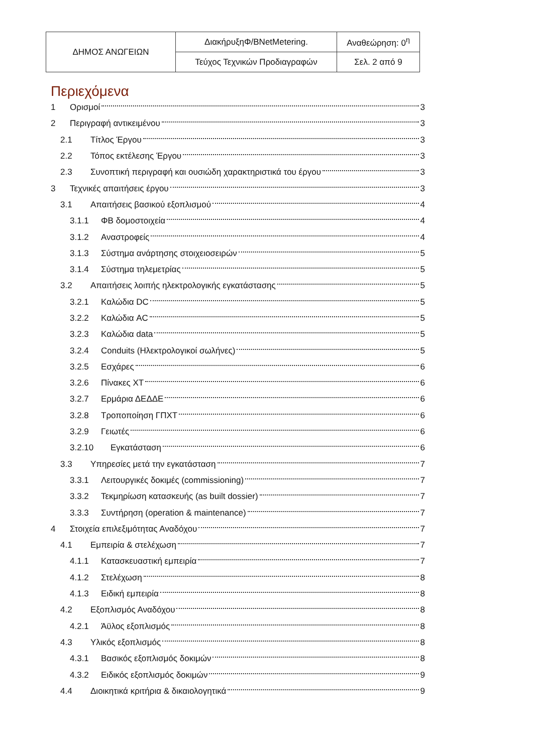| ΔΗΜΟΣ ΑΝΩΓΕΙΩΝ | ΔιακήρυξηΦ/BNetMetering. | Αναθεώρηση: 0<sup>η</sup> |
| | Τεύχος Τεχνικών Προδιαγραφών | Σελ. 2 από 9 |
Περιεχόμενα
1 Ορισμοί 3
2 Περιγραφή αντικειμένου 3
2.1 Τίτλος Έργου 3
2.2 Τόπος εκτέλεσης Έργου 3
2.3 Συνοπτική περιγραφή και ουσιώδη χαρακτηριστικά του έργου 3
3 Τεχνικές απαιτήσεις έργου 3
3.1 Απαιτήσεις βασικού εξοπλισμού 4
3.1.1 ΦΒ δομοστοιχεία 4
3.1.2 Αναστροφείς 4
3.1.3 Σύστημα ανάρτησης στοιχειοσειρών 5
3.1.4 Σύστημα τηλεμετρίας 5
3.2 Απαιτήσεις λοιπής ηλεκτρολογικής εγκατάστασης 5
3.2.1 Καλώδια DC 5
3.2.2 Καλώδια AC 5
3.2.3 Καλώδια data 5
3.2.4 Conduits (Ηλεκτρολογικοί σωλήνες) 5
3.2.5 Εσχάρες 6
3.2.6 Πίνακες ΧΤ 6
3.2.7 Ερμάρια ΔΕΔΔΕ 6
3.2.8 Τροποποίηση ΓΠΧΤ 6
3.2.9 Γειωτές 6
3.2.10 Εγκατάσταση 6
3.3 Υπηρεσίες μετά την εγκατάσταση 7
3.3.1 Λειτουργικές δοκιμές (commissioning) 7
3.3.2 Τεκμηρίωση κατασκευής (as built dossier) 7
3.3.3 Συντήρηση (operation & maintenance) 7
4 Στοιχεία επιλεξιμότητας Αναδόχου 7
4.1 Εμπειρία & στελέχωση 7
4.1.1 Κατασκευαστική εμπειρία 7
4.1.2 Στελέχωση 8
4.1.3 Ειδική εμπειρία 8
4.2 Εξοπλισμός Αναδόχου 8
4.2.1 Άϋλος εξοπλισμός 8
4.3 Υλικός εξοπλισμός 8
4.3.1 Βασικός εξοπλισμός δοκιμών 8
4.3.2 Ειδικός εξοπλισμός δοκιμών 9
4.4 Διοικητικά κριτήρια & δικαιολογητικά 9